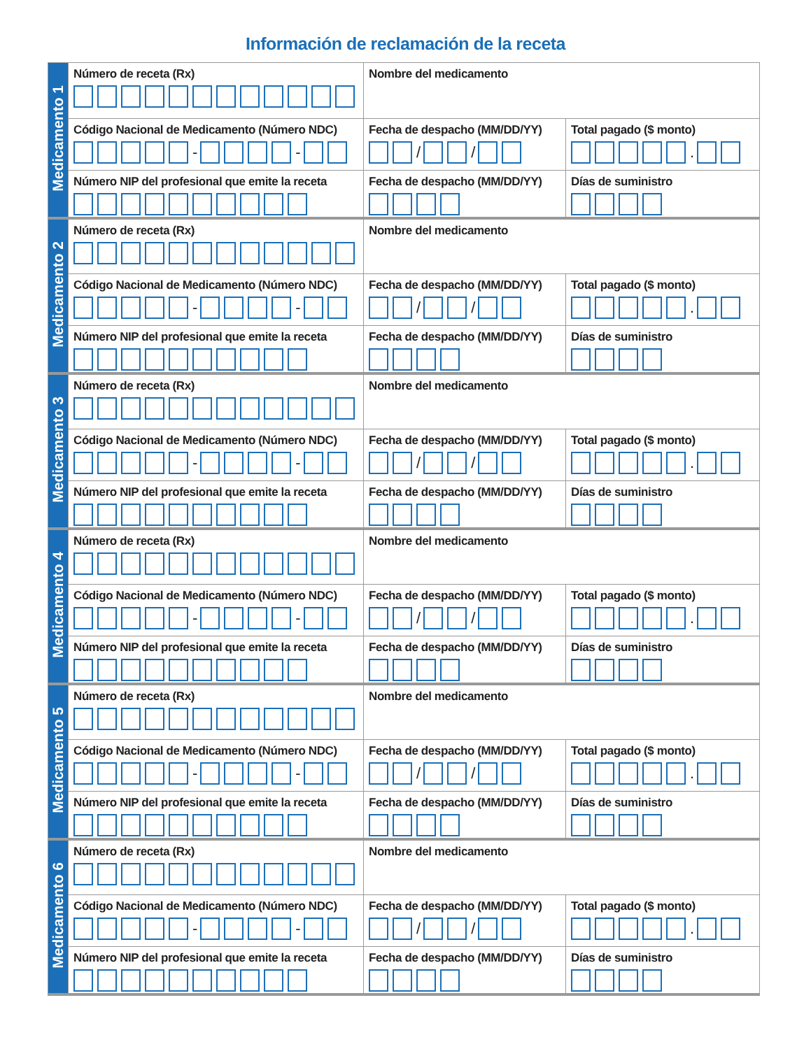Información de reclamación de la receta
| Medicamento 1 | Número de receta (Rx) | Nombre del medicamento | |
| | Código Nacional de Medicamento (Número NDC) - - | Fecha de despacho (MM/DD/YY) / / | Total pagado ($ monto) . |
| | Número NIP del profesional que emite la receta | Fecha de despacho (MM/DD/YY) | Días de suministro |
| Medicamento 2 | Número de receta (Rx) | Nombre del medicamento | |
| | Código Nacional de Medicamento (Número NDC) - - | Fecha de despacho (MM/DD/YY) / / | Total pagado ($ monto) . |
| | Número NIP del profesional que emite la receta | Fecha de despacho (MM/DD/YY) | Días de suministro |
| Medicamento 3 | Número de receta (Rx) | Nombre del medicamento | |
| | Código Nacional de Medicamento (Número NDC) - - | Fecha de despacho (MM/DD/YY) / / | Total pagado ($ monto) . |
| | Número NIP del profesional que emite la receta | Fecha de despacho (MM/DD/YY) | Días de suministro |
| Medicamento 4 | Número de receta (Rx) | Nombre del medicamento | |
| | Código Nacional de Medicamento (Número NDC) - - | Fecha de despacho (MM/DD/YY) / / | Total pagado ($ monto) . |
| | Número NIP del profesional que emite la receta | Fecha de despacho (MM/DD/YY) | Días de suministro |
| Medicamento 5 | Número de receta (Rx) | Nombre del medicamento | |
| | Código Nacional de Medicamento (Número NDC) - - | Fecha de despacho (MM/DD/YY) / / | Total pagado ($ monto) . |
| | Número NIP del profesional que emite la receta | Fecha de despacho (MM/DD/YY) | Días de suministro |
| Medicamento 6 | Número de receta (Rx) | Nombre del medicamento | |
| | Código Nacional de Medicamento (Número NDC) - - | Fecha de despacho (MM/DD/YY) / / | Total pagado ($ monto) . |
| | Número NIP del profesional que emite la receta | Fecha de despacho (MM/DD/YY) | Días de suministro |